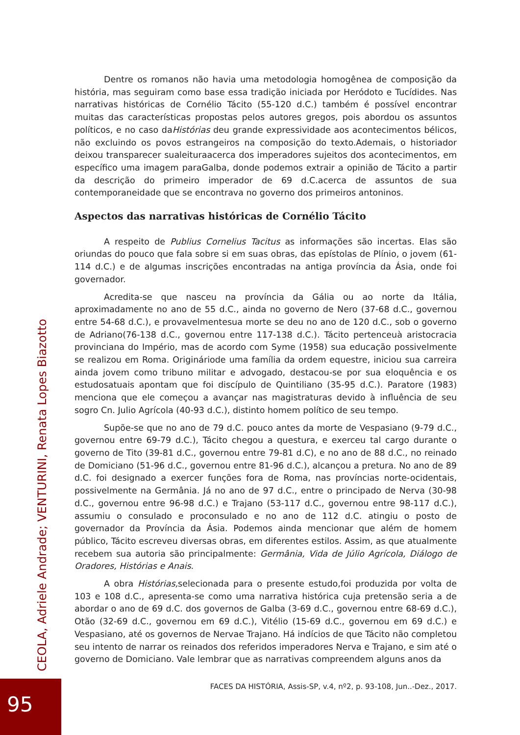Dentre os romanos não havia uma metodologia homogênea de composição da história, mas seguiram como base essa tradição iniciada por Heródoto e Tucídides. Nas narrativas históricas de Cornélio Tácito (55-120 d.C.) também é possível encontrar muitas das características propostas pelos autores gregos, pois abordou os assuntos políticos, e no caso daHistórias deu grande expressividade aos acontecimentos bélicos, não excluindo os povos estrangeiros na composição do texto.Ademais, o historiador deixou transparecer sualeituraacerca dos imperadores sujeitos dos acontecimentos, em específico uma imagem paraGalba, donde podemos extrair a opinião de Tácito a partir da descrição do primeiro imperador de 69 d.C.acerca de assuntos de sua contemporaneidade que se encontrava no governo dos primeiros antoninos.
Aspectos das narrativas históricas de Cornélio Tácito
A respeito de Publius Cornelius Tacitus as informações são incertas. Elas são oriundas do pouco que fala sobre si em suas obras, das epístolas de Plínio, o jovem (61-114 d.C.) e de algumas inscrições encontradas na antiga província da Ásia, onde foi governador.
Acredita-se que nasceu na província da Gália ou ao norte da Itália, aproximadamente no ano de 55 d.C., ainda no governo de Nero (37-68 d.C., governou entre 54-68 d.C.), e provavelmentesua morte se deu no ano de 120 d.C., sob o governo de Adriano(76-138 d.C., governou entre 117-138 d.C.). Tácito pertenceuà aristocracia provinciana do Império, mas de acordo com Syme (1958) sua educação possivelmente se realizou em Roma. Origináriode uma família da ordem equestre, iniciou sua carreira ainda jovem como tribuno militar e advogado, destacou-se por sua eloquência e os estudosatuais apontam que foi discípulo de Quintiliano (35-95 d.C.). Paratore (1983) menciona que ele começou a avançar nas magistraturas devido à influência de seu sogro Cn. Julio Agrícola (40-93 d.C.), distinto homem político de seu tempo.
Supõe-se que no ano de 79 d.C. pouco antes da morte de Vespasiano (9-79 d.C., governou entre 69-79 d.C.), Tácito chegou a questura, e exerceu tal cargo durante o governo de Tito (39-81 d.C., governou entre 79-81 d.C), e no ano de 88 d.C., no reinado de Domiciano (51-96 d.C., governou entre 81-96 d.C.), alcançou a pretura. No ano de 89 d.C. foi designado a exercer funções fora de Roma, nas províncias norte-ocidentais, possivelmente na Germânia. Já no ano de 97 d.C., entre o principado de Nerva (30-98 d.C., governou entre 96-98 d.C.) e Trajano (53-117 d.C., governou entre 98-117 d.C.), assumiu o consulado e proconsulado e no ano de 112 d.C. atingiu o posto de governador da Província da Ásia. Podemos ainda mencionar que além de homem público, Tácito escreveu diversas obras, em diferentes estilos. Assim, as que atualmente recebem sua autoria são principalmente: Germânia, Vida de Júlio Agrícola, Diálogo de Oradores, Histórias e Anais.
A obra Histórias, selecionada para o presente estudo,foi produzida por volta de 103 e 108 d.C., apresenta-se como uma narrativa histórica cuja pretensão seria a de abordar o ano de 69 d.C. dos governos de Galba (3-69 d.C., governou entre 68-69 d.C.), Otão (32-69 d.C., governou em 69 d.C.), Vitélio (15-69 d.C., governou em 69 d.C.) e Vespasiano, até os governos de Nervae Trajano. Há indícios de que Tácito não completou seu intento de narrar os reinados dos referidos imperadores Nerva e Trajano, e sim até o governo de Domiciano. Vale lembrar que as narrativas compreendem alguns anos da
CEOLA, Adriele Andrade; VENTURINI, Renata Lopes Biazotto
FACES DA HISTÓRIA, Assis-SP, v.4, nº2, p. 93-108, Jun..-Dez., 2017.
95